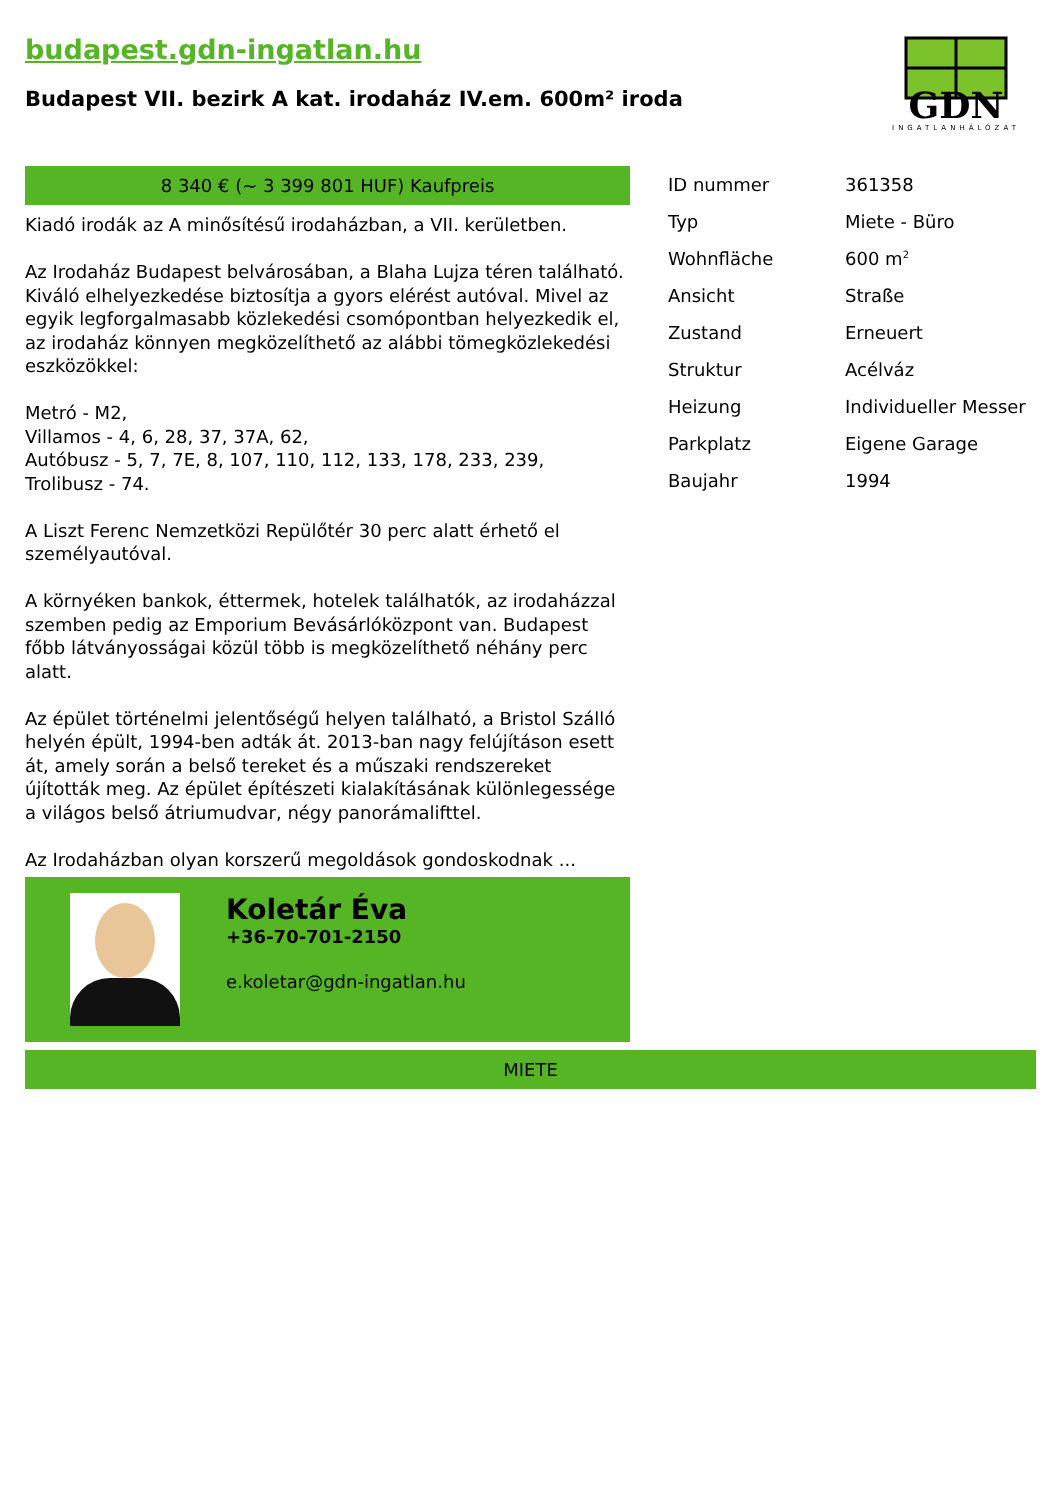budapest.gdn-ingatlan.hu
Budapest VII. bezirk A kat. irodaház IV.em. 600m² iroda
GDN
INGATLANHÁLÓZAT
8 340 € (~ 3 399 801 HUF) Kaufpreis
Kiadó irodák az A minősítésű irodaházban, a VII. kerületben. Az Irodaház Budapest belvárosában, a Blaha Lujza téren található. Kiváló elhelyezkedése biztosítja a gyors elérést autóval. Mivel az egyik legforgalmasabb közlekedési csomópontban helyezkedik el, az irodaház könnyen megközelíthető az alábbi tömegközlekedési eszközökkel: Metró - M2, Villamos - 4, 6, 28, 37, 37A, 62, Autóbusz - 5, 7, 7E, 8, 107, 110, 112, 133, 178, 233, 239, Trolibusz - 74. A Liszt Ferenc Nemzetközi Repülőtér 30 perc alatt érhető el személyautóval. A környéken bankok, éttermek, hotelek találhatók, az irodaházzal szemben pedig az Emporium Bevásárlóközpont van. Budapest főbb látványosságai közül több is megközelíthető néhány perc alatt. Az épület történelmi jelentőségű helyen található, a Bristol Szálló helyén épült, 1994-ben adták át. 2013-ban nagy felújításon esett át, amely során a belső tereket és a műszaki rendszereket újították meg. Az épület építészeti kialakításának különlegessége a világos belső átriumudvar, négy panorámalifttel. Az Irodaházban olyan korszerű megoldások gondoskodnak ...
Koletár Éva
+36-70-701-2150
e.koletar@gdn-ingatlan.hu
| ID nummer | 361358 |
| Typ | Miete - Büro |
| Wohnfläche | 600 m<sup>2</sup> |
| Ansicht | Straße |
| Zustand | Erneuert |
| Struktur | Acélváz |
| Heizung | Individueller Messer |
| Parkplatz | Eigene Garage |
| Baujahr | 1994 |
MIETE